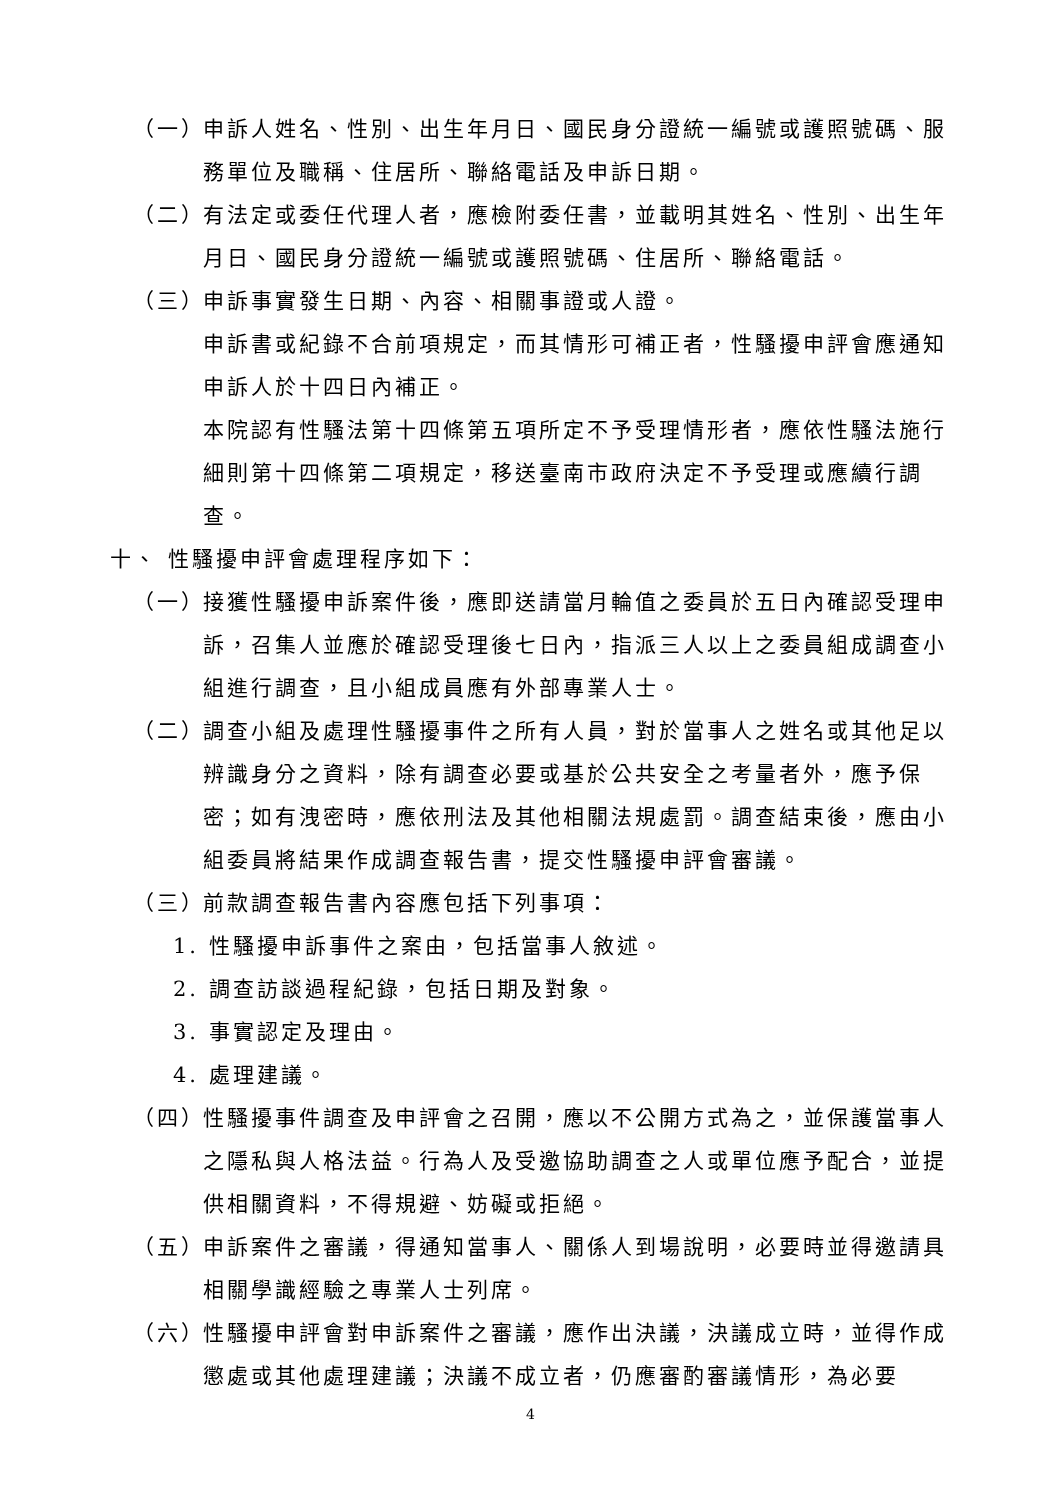（一） 申訴人姓名、性別、出生年月日、國民身分證統一編號或護照號碼、服務單位及職稱、住居所、聯絡電話及申訴日期。
（二） 有法定或委任代理人者，應檢附委任書，並載明其姓名、性別、出生年月日、國民身分證統一編號或護照號碼、住居所、聯絡電話。
（三） 申訴事實發生日期、內容、相關事證或人證。
申訴書或紀錄不合前項規定，而其情形可補正者，性騷擾申評會應通知申訴人於十四日內補正。
本院認有性騷法第十四條第五項所定不予受理情形者，應依性騷法施行細則第十四條第二項規定，移送臺南市政府決定不予受理或應續行調查。
十、 性騷擾申評會處理程序如下：
（一） 接獲性騷擾申訴案件後，應即送請當月輪值之委員於五日內確認受理申訴，召集人並應於確認受理後七日內，指派三人以上之委員組成調查小組進行調查，且小組成員應有外部專業人士。
（二） 調查小組及處理性騷擾事件之所有人員，對於當事人之姓名或其他足以辨識身分之資料，除有調查必要或基於公共安全之考量者外，應予保密；如有洩密時，應依刑法及其他相關法規處罰。調查結束後，應由小組委員將結果作成調查報告書，提交性騷擾申評會審議。
（三） 前款調查報告書內容應包括下列事項：
1. 性騷擾申訴事件之案由，包括當事人敘述。
2. 調查訪談過程紀錄，包括日期及對象。
3. 事實認定及理由。
4. 處理建議。
（四） 性騷擾事件調查及申評會之召開，應以不公開方式為之，並保護當事人之隱私與人格法益。行為人及受邀協助調查之人或單位應予配合，並提供相關資料，不得規避、妨礙或拒絕。
（五） 申訴案件之審議，得通知當事人、關係人到場說明，必要時並得邀請具相關學識經驗之專業人士列席。
（六） 性騷擾申評會對申訴案件之審議，應作出決議，決議成立時，並得作成懲處或其他處理建議；決議不成立者，仍應審酌審議情形，為必要
4